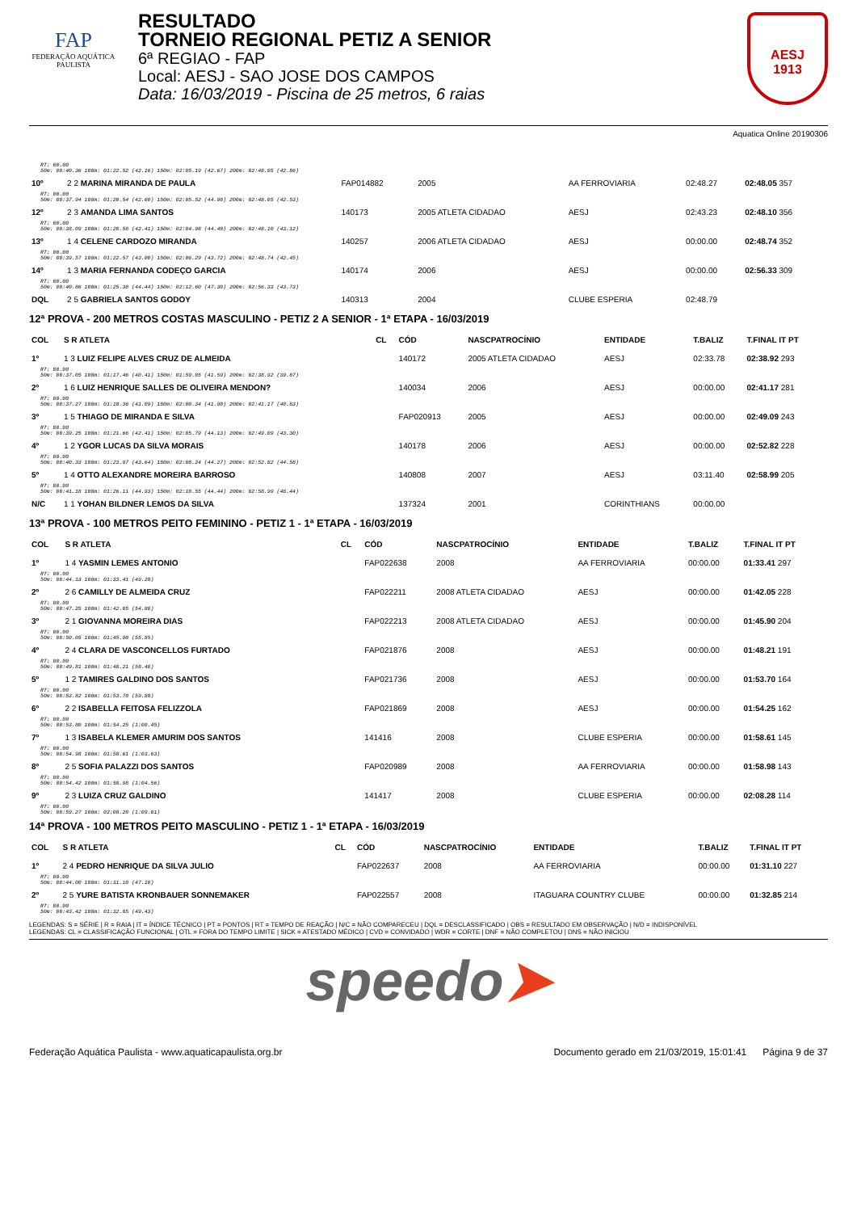FAP
FEDERAÇÃO AQUÁTICA PAULISTA
RESULTADO
TORNEIO REGIONAL PETIZ A SENIOR
6ª REGIAO - FAP
Local: AESJ - SAO JOSE DOS CAMPOS
Data: 16/03/2019 - Piscina de 25 metros, 6 raias
AESJ
1913
Aquatica Online 20190306
| RT: 00.00 50m: 00:40.36 100m: 01:22.52 (42.16) 150m: 02:05.19 (42.67) 200m: 02:48.05 (42.86) | | | | | | | |
| 10º | 2 2 MARINA MIRANDA DE PAULA | | FAP014882 | 2005 | AA FERROVIARIA | 02:48.27 | 02:48.05 357 |
| RT: 00.00 50m: 00:37.94 100m: 01:20.54 (42.60) 150m: 02:05.52 (44.98) 200m: 02:48.05 (42.53) | | | | | | | |
| 12º | 2 3 AMANDA LIMA SANTOS | | 140173 | 2005 ATLETA CIDADAO | AESJ | 02:43.23 | 02:48.10 356 |
| RT: 00.00 50m: 00:38.09 100m: 01:20.50 (42.41) 150m: 02:04.98 (44.48) 200m: 02:48.10 (43.12) | | | | | | | |
| 13º | 1 4 CELENE CARDOZO MIRANDA | | 140257 | 2006 ATLETA CIDADAO | AESJ | 00:00.00 | 02:48.74 352 |
| RT: 00.00 50m: 00:39.57 100m: 01:22.57 (43.00) 150m: 02:06.29 (43.72) 200m: 02:48.74 (42.45) | | | | | | | |
| 14º | 1 3 MARIA FERNANDA CODEÇO GARCIA | | 140174 | 2006 | AESJ | 00:00.00 | 02:56.33 309 |
| RT: 00.00 50m: 00:40.86 100m: 01:25.30 (44.44) 150m: 02:12.60 (47.30) 200m: 02:56.33 (43.73) | | | | | | | |
| DQL | 2 5 GABRIELA SANTOS GODOY | | 140313 | 2004 | CLUBE ESPERIA | 02:48.79 | |
12ª PROVA - 200 METROS COSTAS MASCULINO - PETIZ 2 A SENIOR - 1ª ETAPA - 16/03/2019
| COL | S R ATLETA | CL | CÓD | NASCPATROCÍNIO | ENTIDADE | T.BALIZ | T.FINAL IT PT |
| --- | --- | --- | --- | --- | --- | --- | --- |
| 1º | 1 3 LUIZ FELIPE ALVES CRUZ DE ALMEIDA | | 140172 | 2005 ATLETA CIDADAO | AESJ | 02:33.78 | 02:38.92 293 |
| RT: 00.00 50m: 00:37.05 100m: 01:17.46 (40.41) 150m: 01:59.05 (41.59) 200m: 02:38.92 (39.87) | | | | | | | |
| 2º | 1 6 LUIZ HENRIQUE SALLES DE OLIVEIRA MENDON? | | 140034 | 2006 | AESJ | 00:00.00 | 02:41.17 281 |
| RT: 00.00 50m: 00:37.27 100m: 01:18.36 (41.09) 150m: 02:00.34 (41.98) 200m: 02:41.17 (40.83) | | | | | | | |
| 3º | 1 5 THIAGO DE MIRANDA E SILVA | | FAP020913 | 2005 | AESJ | 00:00.00 | 02:49.09 243 |
| RT: 00.00 50m: 00:39.25 100m: 01:21.66 (42.41) 150m: 02:05.79 (44.13) 200m: 02:49.09 (43.30) | | | | | | | |
| 4º | 1 2 YGOR LUCAS DA SILVA MORAIS | | 140178 | 2006 | AESJ | 00:00.00 | 02:52.82 228 |
| RT: 00.00 50m: 00:40.33 100m: 01:23.97 (43.64) 150m: 02:08.24 (44.27) 200m: 02:52.82 (44.58) | | | | | | | |
| 5º | 1 4 OTTO ALEXANDRE MOREIRA BARROSO | | 140808 | 2007 | AESJ | 03:11.40 | 02:58.99 205 |
| RT: 00.00 50m: 00:41.18 100m: 01:26.11 (44.93) 150m: 02:10.55 (44.44) 200m: 02:58.99 (48.44) | | | | | | | |
| N/C | 1 1 YOHAN BILDNER LEMOS DA SILVA | | 137324 | 2001 | CORINTHIANS | 00:00.00 | |
13ª PROVA - 100 METROS PEITO FEMININO - PETIZ 1 - 1ª ETAPA - 16/03/2019
| COL | S R ATLETA | CL | CÓD | NASCPATROCÍNIO | ENTIDADE | T.BALIZ | T.FINAL IT PT |
| --- | --- | --- | --- | --- | --- | --- | --- |
| 1º | 1 4 YASMIN LEMES ANTONIO | | FAP022638 | 2008 | AA FERROVIARIA | 00:00.00 | 01:33.41 297 |
| RT: 00.00 50m: 00:44.13 100m: 01:33.41 (49.28) | | | | | | | |
| 2º | 2 6 CAMILLY DE ALMEIDA CRUZ | | FAP022211 | 2008 ATLETA CIDADAO | AESJ | 00:00.00 | 01:42.05 228 |
| RT: 00.00 50m: 00:47.25 100m: 01:42.05 (54.80) | | | | | | | |
| 3º | 2 1 GIOVANNA MOREIRA DIAS | | FAP022213 | 2008 ATLETA CIDADAO | AESJ | 00:00.00 | 01:45.90 204 |
| RT: 00.00 50m: 00:50.05 100m: 01:45.90 (55.85) | | | | | | | |
| 4º | 2 4 CLARA DE VASCONCELLOS FURTADO | | FAP021876 | 2008 | AESJ | 00:00.00 | 01:48.21 191 |
| RT: 00.00 50m: 00:49.81 100m: 01:48.21 (58.40) | | | | | | | |
| 5º | 1 2 TAMIRES GALDINO DOS SANTOS | | FAP021736 | 2008 | AESJ | 00:00.00 | 01:53.70 164 |
| RT: 00.00 50m: 00:53.82 100m: 01:53.70 (59.88) | | | | | | | |
| 6º | 2 2 ISABELLA FEITOSA FELIZZOLA | | FAP021869 | 2008 | AESJ | 00:00.00 | 01:54.25 162 |
| RT: 00.00 50m: 00:53.80 100m: 01:54.25 (1:00.45) | | | | | | | |
| 7º | 1 3 ISABELA KLEMER AMURIM DOS SANTOS | | 141416 | 2008 | CLUBE ESPERIA | 00:00.00 | 01:58.61 145 |
| RT: 00.00 50m: 00:54.98 100m: 01:58.61 (1:03.63) | | | | | | | |
| 8º | 2 5 SOFIA PALAZZI DOS SANTOS | | FAP020989 | 2008 | AA FERROVIARIA | 00:00.00 | 01:58.98 143 |
| RT: 00.00 50m: 00:54.42 100m: 01:58.98 (1:04.56) | | | | | | | |
| 9º | 2 3 LUIZA CRUZ GALDINO | | 141417 | 2008 | CLUBE ESPERIA | 00:00.00 | 02:08.28 114 |
| RT: 00.00 50m: 00:59.27 100m: 02:08.28 (1:09.01) | | | | | | | |
14ª PROVA - 100 METROS PEITO MASCULINO - PETIZ 1 - 1ª ETAPA - 16/03/2019
| COL | S R ATLETA | CL | CÓD | NASCPATROCÍNIO | ENTIDADE | T.BALIZ | T.FINAL IT PT |
| --- | --- | --- | --- | --- | --- | --- | --- |
| 1º | 2 4 PEDRO HENRIQUE DA SILVA JULIO | | FAP022637 | 2008 | AA FERROVIARIA | 00:00.00 | 01:31.10 227 |
| RT: 00.00 50m: 00:44.00 100m: 01:31.10 (47.10) | | | | | | | |
| 2º | 2 5 YURE BATISTA KRONBAUER SONNEMAKER | | FAP022557 | 2008 | ITAGUARA COUNTRY CLUBE | 00:00.00 | 01:32.85 214 |
| RT: 00.00 50m: 00:43.42 100m: 01:32.85 (49.43) | | | | | | | |
LEGENDAS: S = SÉRIE | R = RAIA | IT = ÍNDICE TÉCNICO | PT = PONTOS | RT = TEMPO DE REAÇÃO | N/C = NÃO COMPARECEU | DQL = DESCLASSIFICADO | OBS = RESULTADO EM OBSERVAÇÃO | N/D = INDISPONÍVEL
LEGENDAS: CL = CLASSIFICAÇÃO FUNCIONAL | OTL = FORA DO TEMPO LIMITE | SICK = ATESTADO MÉDICO | CVD = CONVIDADO | WDR = CORTE | DNF = NÃO COMPLETOU | DNS = NÃO INICIOU
speedo➤
Federação Aquática Paulista - www.aquaticapaulista.org.br Documento gerado em 21/03/2019, 15:01:41 Página 9 de 37